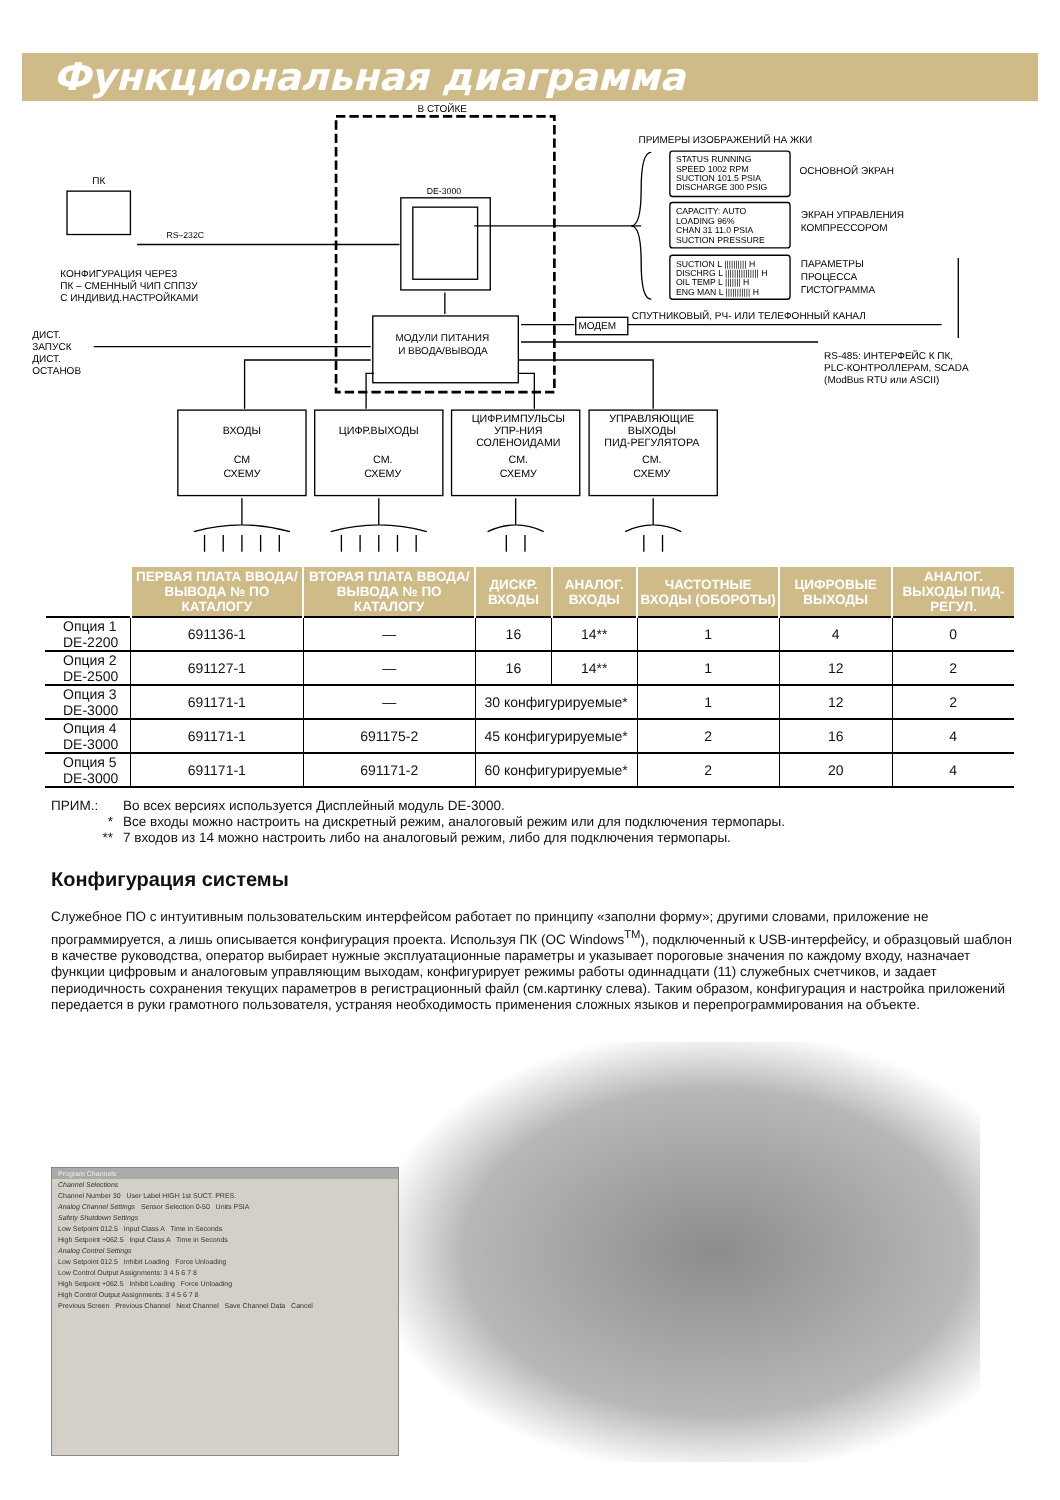Функциональная диаграмма
В СТОЙКЕ
ПРИМЕРЫ ИЗОБРАЖЕНИЙ НА ЖКИ
ПК
DE-3000
RS–232C
КОНФИГУРАЦИЯ ЧЕРЕЗ
ПК – СМЕННЫЙ ЧИП СППЗУ
С ИНДИВИД.НАСТРОЙКАМИ
STATUS RUNNING
SPEED 1002 RPM
SUCTION 101.5 PSIA
DISCHARGE 300 PSIG
CAPACITY: AUTO
LOADING 96%
CHAN 31 11.0 PSIA
SUCTION PRESSURE
SUCTION L |||||||||| H
DISCHRG L ||||||||||||||| H
OIL TEMP L ||||||| H
ENG MAN L ||||||||||| H
ОСНОВНОЙ ЭКРАН
ЭКРАН УПРАВЛЕНИЯ
КОМПРЕССОРОМ
ПАРАМЕТРЫ
ПРОЦЕССА
ГИСТОГРАММА
СПУТНИКОВЫЙ, РЧ- ИЛИ ТЕЛЕФОННЫЙ КАНАЛ
МОДЕМ
МОДУЛИ ПИТАНИЯ
И ВВОДА/ВЫВОДА
ДИСТ.
ЗАПУСК
ДИСТ.
ОСТАНОВ
RS-485: ИНТЕРФЕЙС К ПК,
PLC-КОНТРОЛЛЕРАМ, SCADA
(ModBus RTU или ASCII)
ВХОДЫ
СМ
СХЕМУ
ЦИФР.ВЫХОДЫ
СМ.
СХЕМУ
ЦИФР.ИМПУЛЬСЫ
УПР-НИЯ
СОЛЕНОИДАМИ
СМ.
СХЕМУ
УПРАВЛЯЮЩИЕ
ВЫХОДЫ
ПИД-РЕГУЛЯТОРА
СМ.
СХЕМУ
| | ПЕРВАЯ ПЛАТА ВВОДА/ВЫВОДА № ПО КАТАЛОГУ | ВТОРАЯ ПЛАТА ВВОДА/ВЫВОДА № ПО КАТАЛОГУ | ДИСКР. ВХОДЫ | АНАЛОГ. ВХОДЫ | ЧАСТОТНЫЕ ВХОДЫ (ОБОРОТЫ) | ЦИФРОВЫЕ ВЫХОДЫ | АНАЛОГ. ВЫХОДЫ ПИД-РЕГУЛ. |
| --- | --- | --- | --- | --- | --- | --- | --- |
| Опция 1 DE-2200 | 691136-1 | — | 16 | 14** | 1 | 4 | 0 |
| Опция 2 DE-2500 | 691127-1 | — | 16 | 14** | 1 | 12 | 2 |
| Опция 3 DE-3000 | 691171-1 | — | 30 конфигурируемые* | | 1 | 12 | 2 |
| Опция 4 DE-3000 | 691171-1 | 691175-2 | 45 конфигурируемые* | | 2 | 16 | 4 |
| Опция 5 DE-3000 | 691171-1 | 691171-2 | 60 конфигурируемые* | | 2 | 20 | 4 |
ПРИМ.: Во всех версиях используется Дисплейный модуль DE-3000.
* Все входы можно настроить на дискретный режим, аналоговый режим или для подключения термопары.
** 7 входов из 14 можно настроить либо на аналоговый режим, либо для подключения термопары.
Конфигурация системы
Служебное ПО с интуитивным пользовательским интерфейсом работает по принципу «заполни форму»; другими словами, приложение не программируется, а лишь описывается конфигурация проекта. Используя ПК (ОС Windows<sup>TM</sup>), подключенный к USB-интерфейсу, и образцовый шаблон в качестве руководства, оператор выбирает нужные эксплуатационные параметры и указывает пороговые значения по каждому входу, назначает функции цифровым и аналоговым управляющим выходам, конфигурирует режимы работы одиннадцати (11) служебных счетчиков, и задает периодичность сохранения текущих параметров в регистрационный файл (см.картинку слева). Таким образом, конфигурация и настройка приложений передается в руки грамотного пользователя, устраняя необходимость применения сложных языков и перепрограммирования на объекте.
Program Channels
Channel Selections
Channel Number 30 User Label HIGH 1st SUCT. PRES.
Analog Channel Settings Sensor Selection 0-50 Units PSIA
Safety Shutdown Settings
Low Setpoint 012.5 Input Class A Time in Seconds
High Setpoint +062.5 Input Class A Time in Seconds
Analog Control Settings
Low Setpoint 012.5 Inhibit Loading Force Unloading
Low Control Output Assignments: 3 4 5 6 7 8
High Setpoint +062.5 Inhibit Loading Force Unloading
High Control Output Assignments: 3 4 5 6 7 8
Previous Screen Previous Channel Next Channel Save Channel Data Cancel